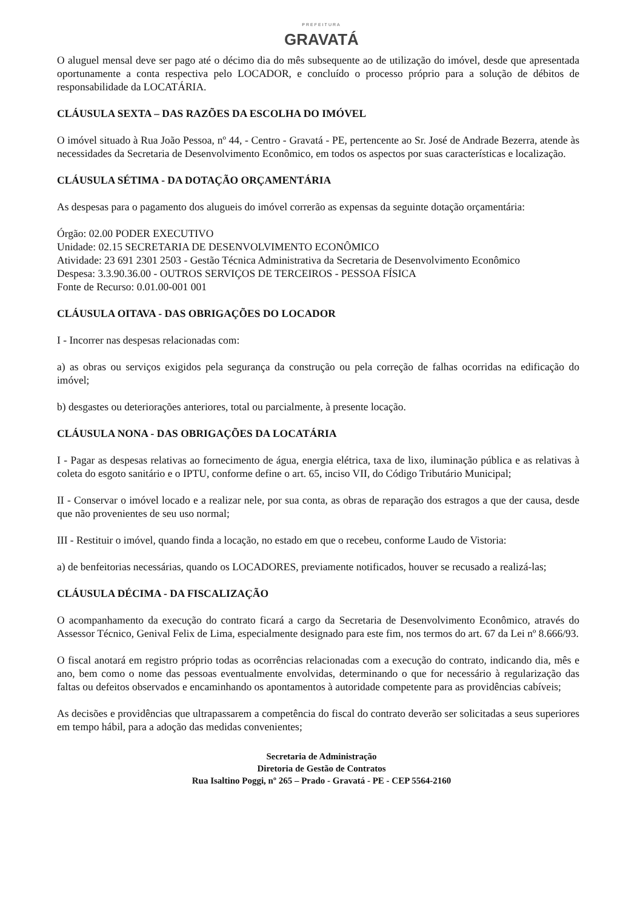PREFEITURA
GRAVATÁ
O aluguel mensal deve ser pago até o décimo dia do mês subsequente ao de utilização do imóvel, desde que apresentada oportunamente a conta respectiva pelo LOCADOR, e concluído o processo próprio para a solução de débitos de responsabilidade da LOCATÁRIA.
CLÁUSULA SEXTA – DAS RAZÕES DA ESCOLHA DO IMÓVEL
O imóvel situado à Rua João Pessoa, nº 44, - Centro - Gravatá - PE, pertencente ao Sr. José de Andrade Bezerra, atende às necessidades da Secretaria de Desenvolvimento Econômico, em todos os aspectos por suas características e localização.
CLÁUSULA SÉTIMA - DA DOTAÇÃO ORÇAMENTÁRIA
As despesas para o pagamento dos alugueis do imóvel correrão as expensas da seguinte dotação orçamentária:
Órgão: 02.00 PODER EXECUTIVO
Unidade: 02.15 SECRETARIA DE DESENVOLVIMENTO ECONÔMICO
Atividade: 23 691 2301 2503 - Gestão Técnica Administrativa da Secretaria de Desenvolvimento Econômico
Despesa: 3.3.90.36.00 - OUTROS SERVIÇOS DE TERCEIROS - PESSOA FÍSICA
Fonte de Recurso: 0.01.00-001 001
CLÁUSULA OITAVA - DAS OBRIGAÇÕES DO LOCADOR
I - Incorrer nas despesas relacionadas com:
a) as obras ou serviços exigidos pela segurança da construção ou pela correção de falhas ocorridas na edificação do imóvel;
b) desgastes ou deteriorações anteriores, total ou parcialmente, à presente locação.
CLÁUSULA NONA - DAS OBRIGAÇÕES DA LOCATÁRIA
I - Pagar as despesas relativas ao fornecimento de água, energia elétrica, taxa de lixo, iluminação pública e as relativas à coleta do esgoto sanitário e o IPTU, conforme define o art. 65, inciso VII, do Código Tributário Municipal;
II - Conservar o imóvel locado e a realizar nele, por sua conta, as obras de reparação dos estragos a que der causa, desde que não provenientes de seu uso normal;
III - Restituir o imóvel, quando finda a locação, no estado em que o recebeu, conforme Laudo de Vistoria:
a) de benfeitorias necessárias, quando os LOCADORES, previamente notificados, houver se recusado a realizá-las;
CLÁUSULA DÉCIMA - DA FISCALIZAÇÃO
O acompanhamento da execução do contrato ficará a cargo da Secretaria de Desenvolvimento Econômico, através do Assessor Técnico, Genival Felix de Lima, especialmente designado para este fim, nos termos do art. 67 da Lei nº 8.666/93.
O fiscal anotará em registro próprio todas as ocorrências relacionadas com a execução do contrato, indicando dia, mês e ano, bem como o nome das pessoas eventualmente envolvidas, determinando o que for necessário à regularização das faltas ou defeitos observados e encaminhando os apontamentos à autoridade competente para as providências cabíveis;
As decisões e providências que ultrapassarem a competência do fiscal do contrato deverão ser solicitadas a seus superiores em tempo hábil, para a adoção das medidas convenientes;
Secretaria de Administração
Diretoria de Gestão de Contratos
Rua Isaltino Poggi, nº 265 – Prado - Gravatá - PE - CEP 5564-2160